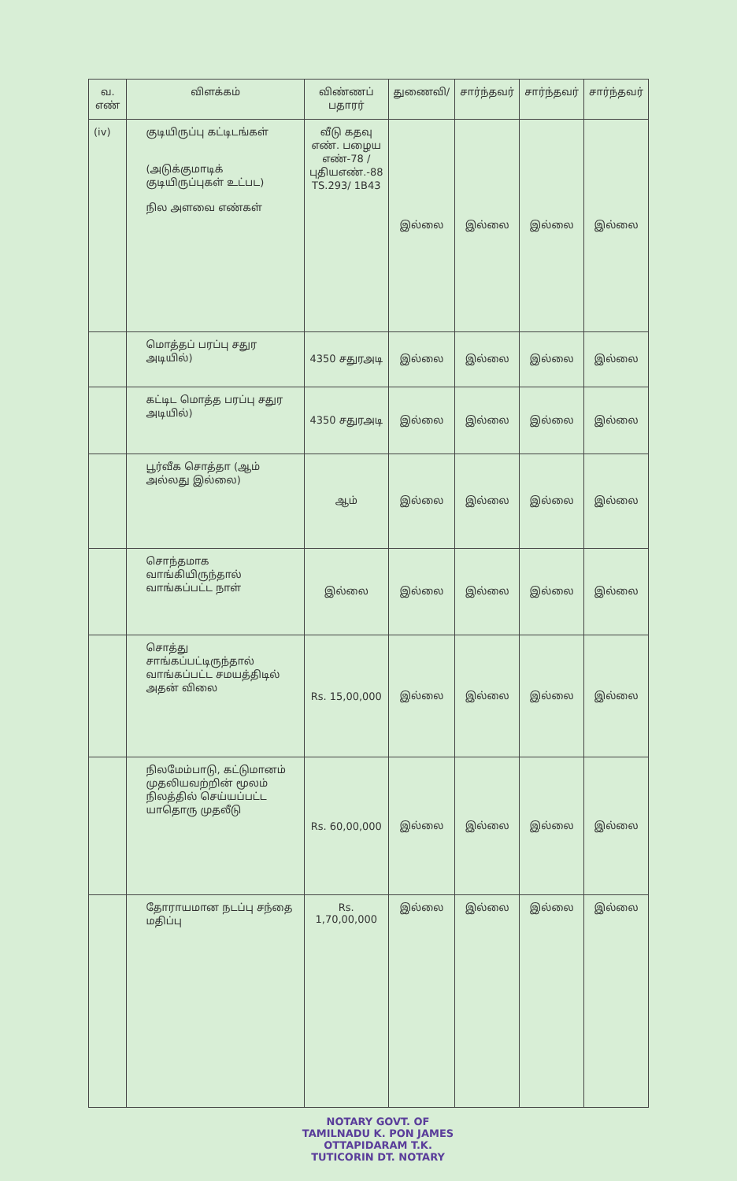| வ. எண் | விளக்கம் | விண்ணப் பதாரர் | துணைவி/ | சார்ந்தவர் | சார்ந்தவர் | சார்ந்தவர் |
| --- | --- | --- | --- | --- | --- | --- |
| (iv) | குடியிருப்பு கட்டிடங்கள் (அடுக்குமாடிக் குடியிருப்புகள் உட்பட) நில அளவை எண்கள் | வீடு கதவு எண். பழைய எண்-78 /புதியஎண்.-88 TS.293/ 1B43 | இல்லை | இல்லை | இல்லை | இல்லை |
| | மொத்தப் பரப்பு சதுர அடியில்) | 4350 சதுரஅடி | இல்லை | இல்லை | இல்லை | இல்லை |
| | கட்டிட மொத்த பரப்பு சதுர அடியில்) | 4350 சதுரஅடி | இல்லை | இல்லை | இல்லை | இல்லை |
| | பூர்வீக சொத்தா (ஆம் அல்லது இல்லை) | ஆம் | இல்லை | இல்லை | இல்லை | இல்லை |
| | சொந்தமாக வாங்கியிருந்தால் வாங்கப்பட்ட நாள் | இல்லை | இல்லை | இல்லை | இல்லை | இல்லை |
| | சொத்து சாங்கப்பட்டிருந்தால் வாங்கப்பட்ட சமயத்திடில் அதன் விலை | Rs. 15,00,000 | இல்லை | இல்லை | இல்லை | இல்லை |
| | நிலமேம்பாடு, கட்டுமானம் முதலியவற்றின் மூலம் நிலத்தில் செய்யப்பட்ட யாதொரு முதலீடு | Rs. 60,00,000 | இல்லை | இல்லை | இல்லை | இல்லை |
| | தோராயமான நடப்பு சந்தை மதிப்பு | Rs. 1,70,00,000 | இல்லை | இல்லை | இல்லை | இல்லை |
NOTARY GOVT. OF TAMILNADU K. PON JAMES OTTAPIDARAM T.K. TUTICORIN DT. NOTARY